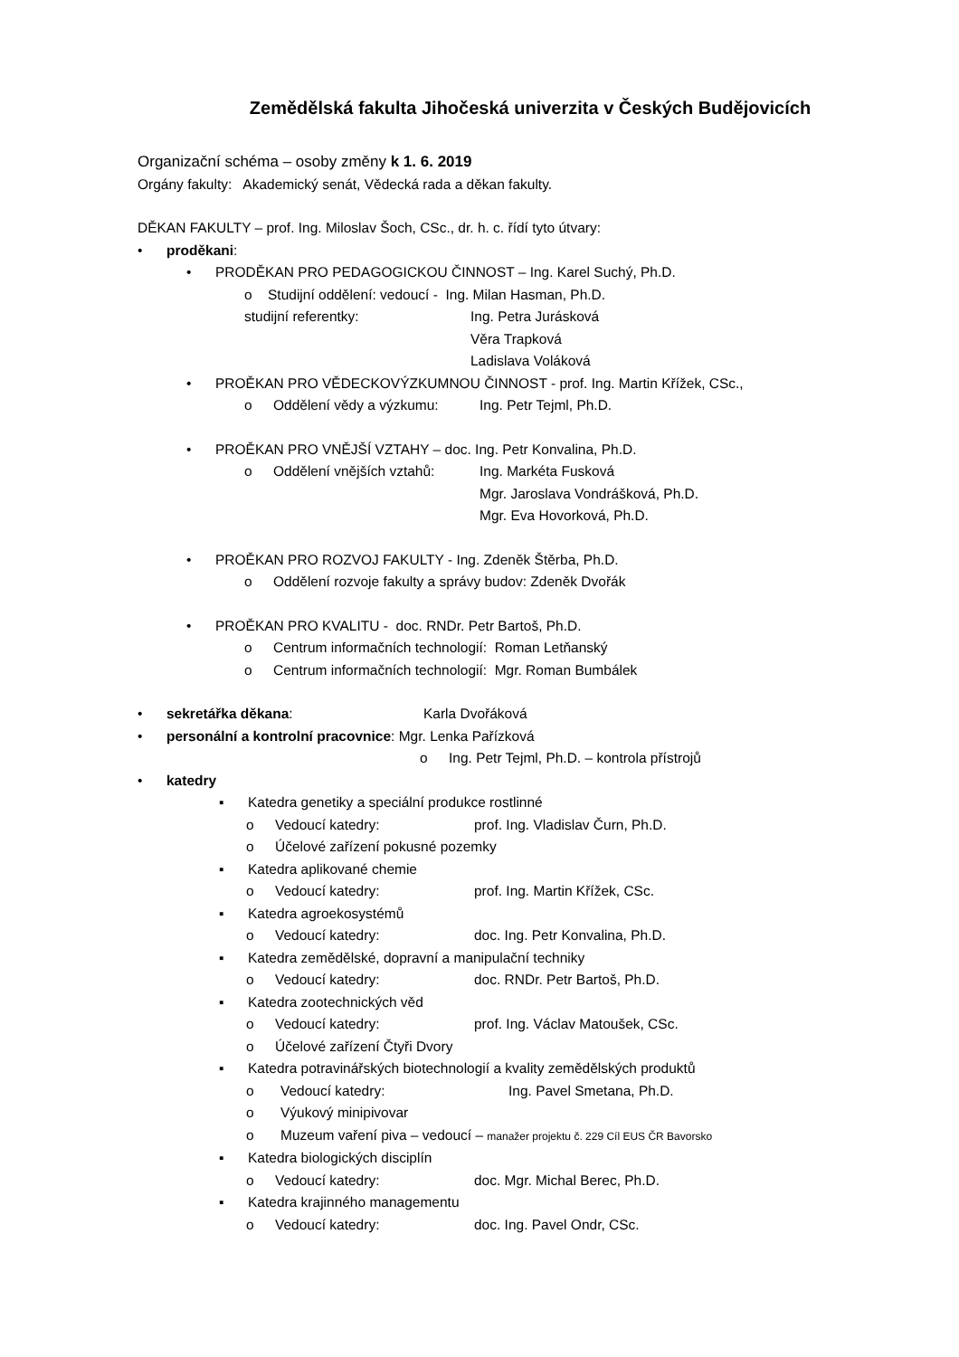Zemědělská fakulta Jihočeská univerzita v Českých Budějovicích
Organizační schéma – osoby změny k 1. 6. 2019
Orgány fakulty: Akademický senát, Vědecká rada a děkan fakulty.
DĚKAN FAKULTY – prof. Ing. Miloslav Šoch, CSc., dr. h. c. řídí tyto útvary:
• proděkani:
• PRODĚKAN PRO PEDAGOGICKOU ČINNOST – Ing. Karel Suchý, Ph.D.
o Studijní oddělení: vedoucí - Ing. Milan Hasman, Ph.D.
studijní referentky: Ing. Petra Jurásková
Věra Trapková
Ladislava Voláková
• PROĚKAN PRO VĚDECKOVÝZKUMNOU ČINNOST - prof. Ing. Martin Křížek, CSc.,
o Oddělení vědy a výzkumu: Ing. Petr Tejml, Ph.D.
• PROĚKAN PRO VNĚJŠÍ VZTAHY – doc. Ing. Petr Konvalina, Ph.D.
o Oddělení vnějších vztahů: Ing. Markéta Fusková
Mgr. Jaroslava Vondrášková, Ph.D.
Mgr. Eva Hovorková, Ph.D.
• PROĚKAN PRO ROZVOJ FAKULTY - Ing. Zdeněk Štěrba, Ph.D.
o Oddělení rozvoje fakulty a správy budov: Zdeněk Dvořák
• PROĚKAN PRO KVALITU - doc. RNDr. Petr Bartoš, Ph.D.
o Centrum informačních technologií: Roman Letňanský
o Centrum informačních technologií: Mgr. Roman Bumbálek
• sekretářka děkana: Karla Dvořáková
• personální a kontrolní pracovnice: Mgr. Lenka Pařízková
o Ing. Petr Tejml, Ph.D. – kontrola přístrojů
• katedry
▪ Katedra genetiky a speciální produkce rostlinné
o Vedoucí katedry: prof. Ing. Vladislav Čurn, Ph.D.
o Účelové zařízení pokusné pozemky
▪ Katedra aplikované chemie
o Vedoucí katedry: prof. Ing. Martin Křížek, CSc.
▪ Katedra agroekosystémů
o Vedoucí katedry: doc. Ing. Petr Konvalina, Ph.D.
▪ Katedra zemědělské, dopravní a manipulační techniky
o Vedoucí katedry: doc. RNDr. Petr Bartoš, Ph.D.
▪ Katedra zootechnických věd
o Vedoucí katedry: prof. Ing. Václav Matoušek, CSc.
o Účelové zařízení Čtyři Dvory
▪ Katedra potravinářských biotechnologií a kvality zemědělských produktů
o Vedoucí katedry: Ing. Pavel Smetana, Ph.D.
o Výukový minipivovar
o Muzeum vaření piva – vedoucí – manažer projektu č. 229 Cíl EUS ČR Bavorsko
▪ Katedra biologických disciplín
o Vedoucí katedry: doc. Mgr. Michal Berec, Ph.D.
▪ Katedra krajinného managementu
o Vedoucí katedry: doc. Ing. Pavel Ondr, CSc.